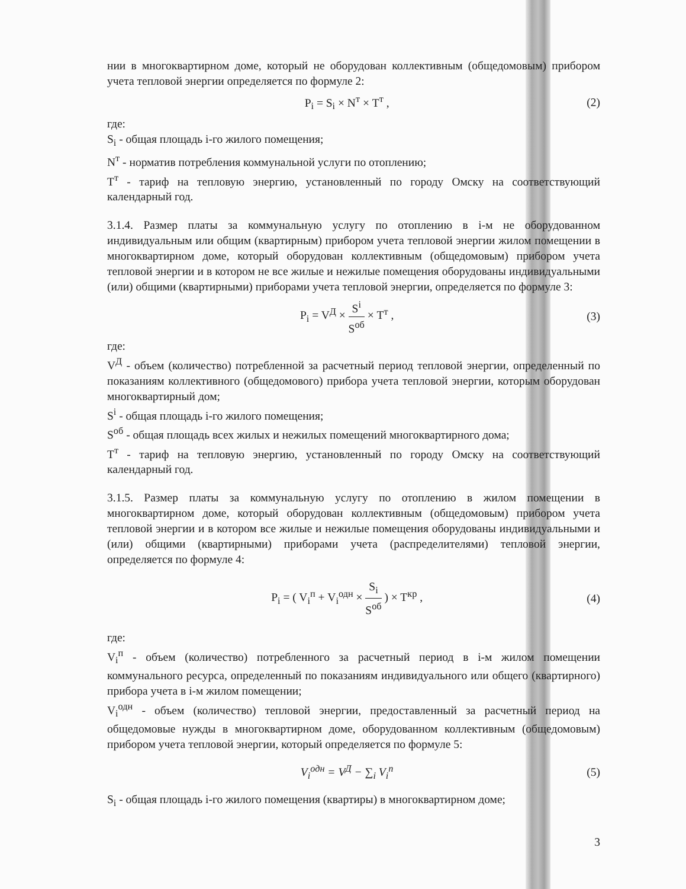нии в многоквартирном доме, который не оборудован коллективным (общедомовым) прибором учета тепловой энергии определяется по формуле 2:
P<sub>i</sub> = S<sub>i</sub> × N<sup>т</sup> × T<sup>т</sup> , (2)
где:
S<sub>i</sub> - общая площадь i-го жилого помещения;
N<sup>т</sup> - норматив потребления коммунальной услуги по отоплению;
T<sup>т</sup> - тариф на тепловую энергию, установленный по городу Омску на соответствующий календарный год.
3.1.4. Размер платы за коммунальную услугу по отоплению в i-м не оборудованном индивидуальным или общим (квартирным) прибором учета тепловой энергии жилом помещении в многоквартирном доме, который оборудован коллективным (общедомовым) прибором учета тепловой энергии и в котором не все жилые и нежилые помещения оборудованы индивидуальными (или) общими (квартирными) приборами учета тепловой энергии, определяется по формуле 3:
P<sub>i</sub> = V<sup>Д</sup> × S<sup>i</sup> S<sup>об</sup> × T<sup>т</sup> , (3)
где:
V<sup>Д</sup> - объем (количество) потребленной за расчетный период тепловой энергии, определенный по показаниям коллективного (общедомового) прибора учета тепловой энергии, которым оборудован многоквартирный дом;
S<sup>i</sup> - общая площадь i-го жилого помещения;
S<sup>об</sup> - общая площадь всех жилых и нежилых помещений многоквартирного дома;
T<sup>т</sup> - тариф на тепловую энергию, установленный по городу Омску на соответствующий календарный год.
3.1.5. Размер платы за коммунальную услугу по отоплению в жилом помещении в многоквартирном доме, который оборудован коллективным (общедомовым) прибором учета тепловой энергии и в котором все жилые и нежилые помещения оборудованы индивидуальными и (или) общими (квартирными) приборами учета (распределителями) тепловой энергии, определяется по формуле 4:
P<sub>i</sub> = ( V<sub>i</sub><sup>п</sup> + V<sub>i</sub><sup>одн</sup> × S<sub>i</sub> S<sup>об</sup> ) × T<sup>кр</sup> , (4)
где:
V<sub>i</sub><sup>п</sup> - объем (количество) потребленного за расчетный период в i-м жилом помещении коммунального ресурса, определенный по показаниям индивидуального или общего (квартирного) прибора учета в i-м жилом помещении;
V<sub>i</sub><sup>одн</sup> - объем (количество) тепловой энергии, предоставленный за расчетный период на общедомовые нужды в многоквартирном доме, оборудованном коллективным (общедомовым) прибором учета тепловой энергии, который определяется по формуле 5:
V<sub>i</sub><sup>одн</sup> = V<sup>Д</sup> − ∑<sub>i</sub> V<sub>i</sub><sup>n</sup> (5)
S<sub>i</sub> - общая площадь i-го жилого помещения (квартиры) в многоквартирном доме;
3